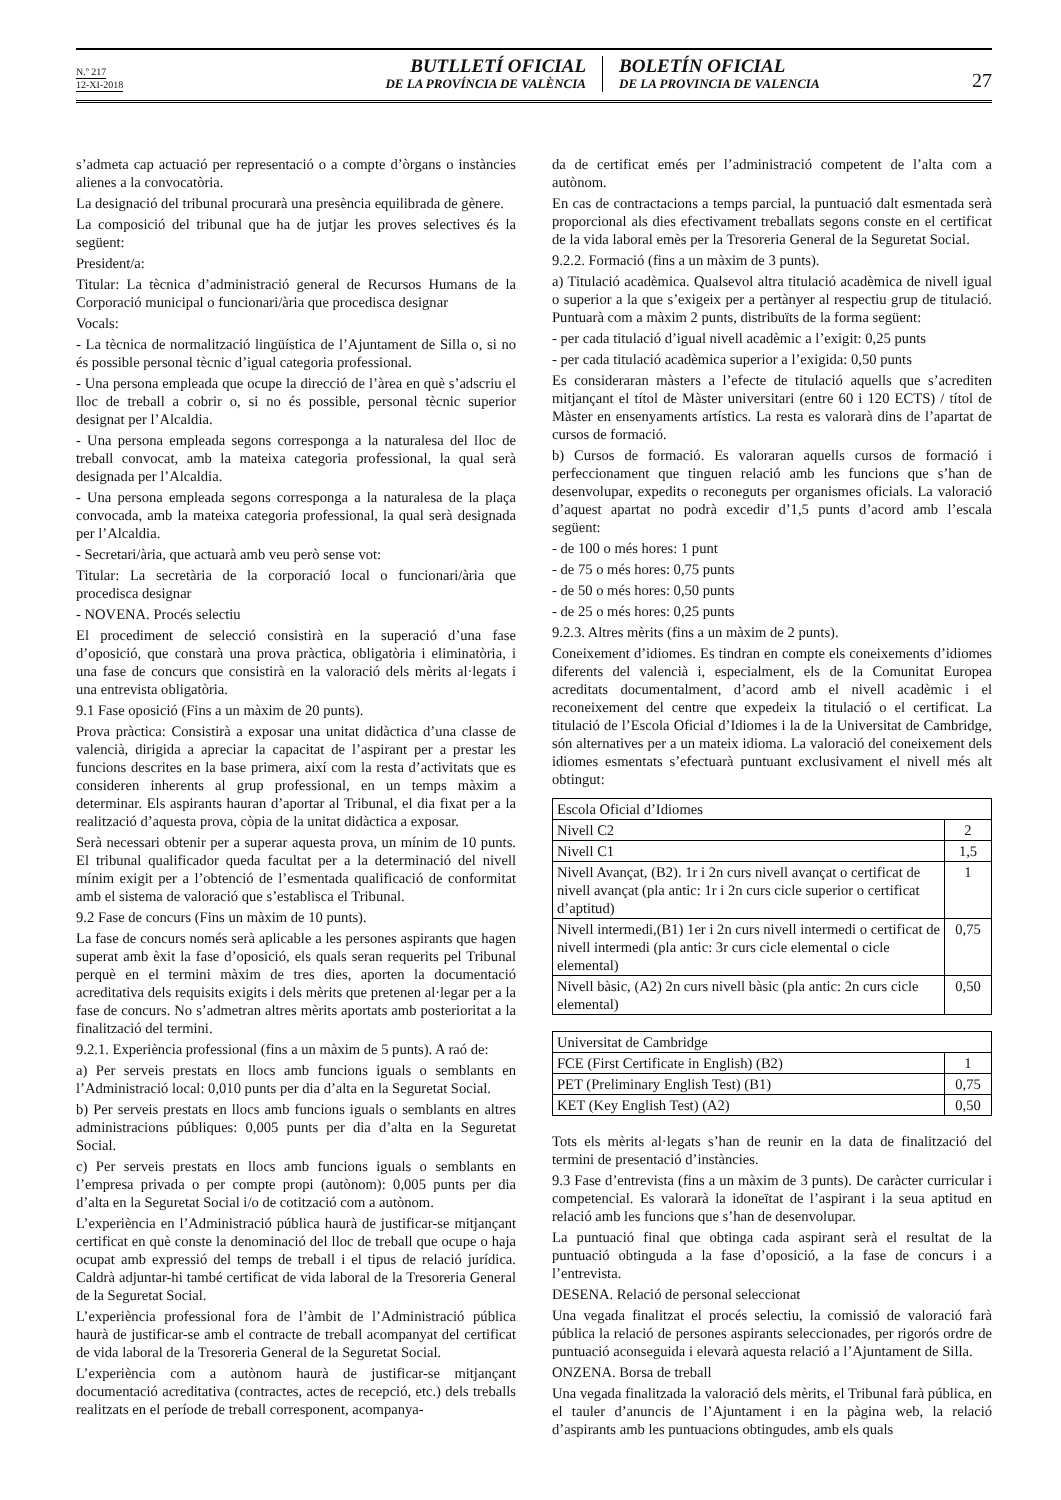N.º 217
12-XI-2018
BUTLLETÍ OFICIAL
DE LA PROVÍNCIA DE VALÈNCIA
BOLETÍN OFICIAL
DE LA PROVINCIA DE VALENCIA
27
s’admeta cap actuació per representació o a compte d’òrgans o instàncies alienes a la convocatòria.
La designació del tribunal procurarà una presència equilibrada de gènere.
La composició del tribunal que ha de jutjar les proves selectives és la següent:
President/a:
Titular: La tècnica d’administració general de Recursos Humans de la Corporació municipal o funcionari/ària que procedisca designar
Vocals:
- La tècnica de normalització lingüística de l’Ajuntament de Silla o, si no és possible personal tècnic d’igual categoria professional.
- Una persona empleada que ocupe la direcció de l’àrea en què s’adscriu el lloc de treball a cobrir o, si no és possible, personal tècnic superior designat per l’Alcaldia.
- Una persona empleada segons corresponga a la naturalesa del lloc de treball convocat, amb la mateixa categoria professional, la qual serà designada per l’Alcaldia.
- Una persona empleada segons corresponga a la naturalesa de la plaça convocada, amb la mateixa categoria professional, la qual serà designada per l’Alcaldia.
- Secretari/ària, que actuarà amb veu però sense vot:
Titular: La secretària de la corporació local o funcionari/ària que procedisca designar
- NOVENA. Procés selectiu
El procediment de selecció consistirà en la superació d’una fase d’oposició, que constarà una prova pràctica, obligatòria i eliminatòria, i una fase de concurs que consistirà en la valoració dels mèrits al·legats i una entrevista obligatòria.
9.1 Fase oposició (Fins a un màxim de 20 punts).
Prova pràctica: Consistirà a exposar una unitat didàctica d’una classe de valencià, dirigida a apreciar la capacitat de l’aspirant per a prestar les funcions descrites en la base primera, així com la resta d’activitats que es consideren inherents al grup professional, en un temps màxim a determinar. Els aspirants hauran d’aportar al Tribunal, el dia fixat per a la realització d’aquesta prova, còpia de la unitat didàctica a exposar.
Serà necessari obtenir per a superar aquesta prova, un mínim de 10 punts. El tribunal qualificador queda facultat per a la determinació del nivell mínim exigit per a l’obtenció de l’esmentada qualificació de conformitat amb el sistema de valoració que s’establisca el Tribunal.
9.2 Fase de concurs (Fins un màxim de 10 punts).
La fase de concurs només serà aplicable a les persones aspirants que hagen superat amb èxit la fase d’oposició, els quals seran requerits pel Tribunal perquè en el termini màxim de tres dies, aporten la documentació acreditativa dels requisits exigits i dels mèrits que pretenen al·legar per a la fase de concurs. No s’admetran altres mèrits aportats amb posterioritat a la finalització del termini.
9.2.1. Experiència professional (fins a un màxim de 5 punts). A raó de:
a) Per serveis prestats en llocs amb funcions iguals o semblants en l’Administració local: 0,010 punts per dia d’alta en la Seguretat Social.
b) Per serveis prestats en llocs amb funcions iguals o semblants en altres administracions públiques: 0,005 punts per dia d’alta en la Seguretat Social.
c) Per serveis prestats en llocs amb funcions iguals o semblants en l’empresa privada o per compte propi (autònom): 0,005 punts per dia d’alta en la Seguretat Social i/o de cotització com a autònom.
L’experiència en l’Administració pública haurà de justificar-se mitjançant certificat en què conste la denominació del lloc de treball que ocupe o haja ocupat amb expressió del temps de treball i el tipus de relació jurídica. Caldrà adjuntar-hi també certificat de vida laboral de la Tresoreria General de la Seguretat Social.
L’experiència professional fora de l’àmbit de l’Administració pública haurà de justificar-se amb el contracte de treball acompanyat del certificat de vida laboral de la Tresoreria General de la Seguretat Social.
L’experiència com a autònom haurà de justificar-se mitjançant documentació acreditativa (contractes, actes de recepció, etc.) dels treballs realitzats en el període de treball corresponent, acompanya-
da de certificat emés per l’administració competent de l’alta com a autònom.
En cas de contractacions a temps parcial, la puntuació dalt esmentada serà proporcional als dies efectivament treballats segons conste en el certificat de la vida laboral emès per la Tresoreria General de la Seguretat Social.
9.2.2. Formació (fins a un màxim de 3 punts).
a) Titulació acadèmica. Qualsevol altra titulació acadèmica de nivell igual o superior a la que s’exigeix per a pertànyer al respectiu grup de titulació. Puntuarà com a màxim 2 punts, distribuïts de la forma següent:
- per cada titulació d’igual nivell acadèmic a l’exigit: 0,25 punts
- per cada titulació acadèmica superior a l’exigida: 0,50 punts
Es consideraran màsters a l’efecte de titulació aquells que s’acrediten mitjançant el títol de Màster universitari (entre 60 i 120 ECTS) / títol de Màster en ensenyaments artístics. La resta es valorarà dins de l’apartat de cursos de formació.
b) Cursos de formació. Es valoraran aquells cursos de formació i perfeccionament que tinguen relació amb les funcions que s’han de desenvolupar, expedits o reconeguts per organismes oficials. La valoració d’aquest apartat no podrà excedir d’1,5 punts d’acord amb l’escala següent:
- de 100 o més hores: 1 punt
- de 75 o més hores: 0,75 punts
- de 50 o més hores: 0,50 punts
- de 25 o més hores: 0,25 punts
9.2.3. Altres mèrits (fins a un màxim de 2 punts).
Coneixement d’idiomes. Es tindran en compte els coneixements d’idiomes diferents del valencià i, especialment, els de la Comunitat Europea acreditats documentalment, d’acord amb el nivell acadèmic i el reconeixement del centre que expedeix la titulació o el certificat. La titulació de l’Escola Oficial d’Idiomes i la de la Universitat de Cambridge, són alternatives per a un mateix idioma. La valoració del coneixement dels idiomes esmentats s’efectuarà puntuant exclusivament el nivell més alt obtingut:
| Escola Oficial d’Idiomes | |
| Nivell C2 | 2 |
| Nivell C1 | 1,5 |
| Nivell Avançat, (B2). 1r i 2n curs nivell avançat o certificat de nivell avançat (pla antic: 1r i 2n curs cicle superior o certificat d’aptitud) | 1 |
| Nivell intermedi,(B1) 1er i 2n curs nivell intermedi o certificat de nivell intermedi (pla antic: 3r curs cicle elemental o cicle elemental) | 0,75 |
| Nivell bàsic, (A2) 2n curs nivell bàsic (pla antic: 2n curs cicle elemental) | 0,50 |
| Universitat de Cambridge | |
| FCE (First Certificate in English) (B2) | 1 |
| PET (Preliminary English Test) (B1) | 0,75 |
| KET (Key English Test) (A2) | 0,50 |
Tots els mèrits al·legats s’han de reunir en la data de finalització del termini de presentació d’instàncies.
9.3 Fase d’entrevista (fins a un màxim de 3 punts). De caràcter curricular i competencial. Es valorarà la idoneïtat de l’aspirant i la seua aptitud en relació amb les funcions que s’han de desenvolupar.
La puntuació final que obtinga cada aspirant serà el resultat de la puntuació obtinguda a la fase d’oposició, a la fase de concurs i a l’entrevista.
DESENA. Relació de personal seleccionat
Una vegada finalitzat el procés selectiu, la comissió de valoració farà pública la relació de persones aspirants seleccionades, per rigorós ordre de puntuació aconseguida i elevarà aquesta relació a l’Ajuntament de Silla.
ONZENA. Borsa de treball
Una vegada finalitzada la valoració dels mèrits, el Tribunal farà pública, en el tauler d’anuncis de l’Ajuntament i en la pàgina web, la relació d’aspirants amb les puntuacions obtingudes, amb els quals